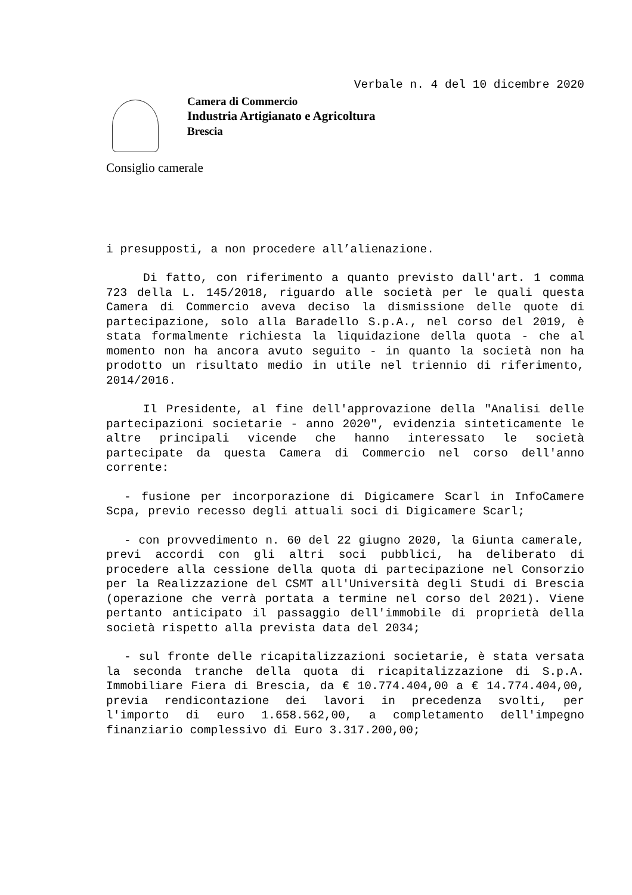Verbale n. 4 del 10 dicembre 2020
Camera di Commercio
Industria Artigianato e Agricoltura
Brescia
Consiglio camerale
i presupposti, a non procedere all’alienazione.
Di fatto, con riferimento a quanto previsto dall'art. 1 comma 723 della L. 145/2018, riguardo alle società per le quali questa Camera di Commercio aveva deciso la dismissione delle quote di partecipazione, solo alla Baradello S.p.A., nel corso del 2019, è stata formalmente richiesta la liquidazione della quota - che al momento non ha ancora avuto seguito - in quanto la società non ha prodotto un risultato medio in utile nel triennio di riferimento, 2014/2016.
Il Presidente, al fine dell'approvazione della "Analisi delle partecipazioni societarie - anno 2020", evidenzia sinteticamente le altre principali vicende che hanno interessato le società partecipate da questa Camera di Commercio nel corso dell'anno corrente:
- fusione per incorporazione di Digicamere Scarl in InfoCamere Scpa, previo recesso degli attuali soci di Digicamere Scarl;
- con provvedimento n. 60 del 22 giugno 2020, la Giunta camerale, previ accordi con gli altri soci pubblici, ha deliberato di procedere alla cessione della quota di partecipazione nel Consorzio per la Realizzazione del CSMT all'Università degli Studi di Brescia (operazione che verrà portata a termine nel corso del 2021). Viene pertanto anticipato il passaggio dell'immobile di proprietà della società rispetto alla prevista data del 2034;
- sul fronte delle ricapitalizzazioni societarie, è stata versata la seconda tranche della quota di ricapitalizzazione di S.p.A. Immobiliare Fiera di Brescia, da € 10.774.404,00 a € 14.774.404,00, previa rendicontazione dei lavori in precedenza svolti, per l'importo di euro 1.658.562,00, a completamento dell'impegno finanziario complessivo di Euro 3.317.200,00;